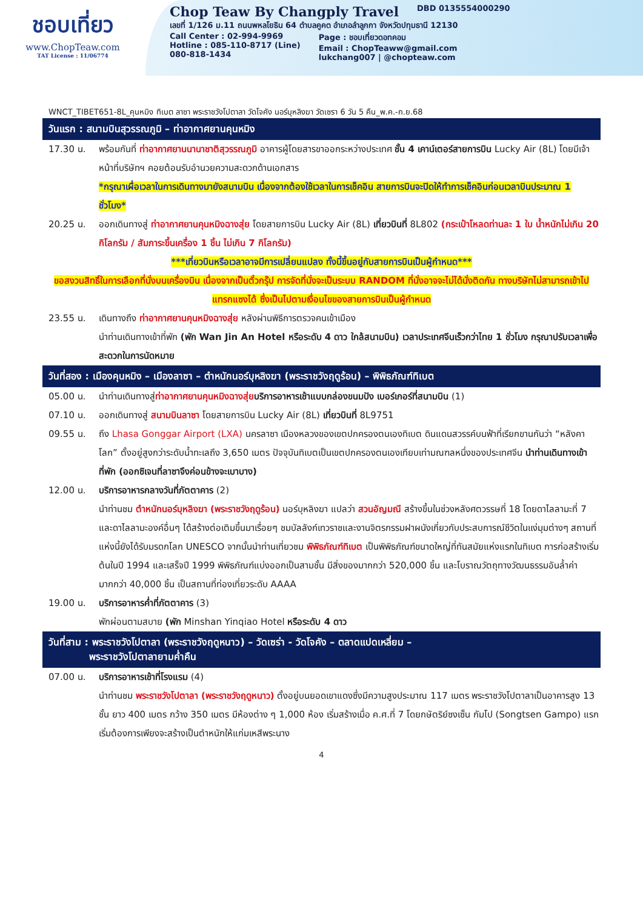ชอบเที่ยว
www.ChopTeaw.com
TAT License : 11/06774
Chop Teaw By Changply Travel DBD 0135554000290
เลขที่ 1/126 ม.11 ถนนพหลโยธิน 64 ตำบลคูคต อำเภอลำลูกกา จังหวัดปทุมธานี 12130
Call Center : 02-994-9969
Hotline : 085-110-8717 (Line)
080-818-1434
Page : ชอบเที่ยวดอทคอม
Email : ChopTeaww@gmail.com
lukchang007 | @chopteaw.com
WNCT_TIBET651-8L_คุนหมิง ทิเบต ลาซา พระราชวังโปตาลา วัดโจคัง นอร์บุหลิงฆา วัดเซรา 6 วัน 5 คืน_พ.ค.-ก.ย.68
วันแรก : สนามบินสุวรรณภูมิ – ท่าอากาศยานคุนหมิง
17.30 น. พร้อมกันที่ ท่าอากาศยานนานาชาติสุวรรณภูมิ อาคารผู้โดยสารขาออกระหว่างประเทศ ชั้น 4 เคาน์เตอร์สายการบิน Lucky Air (8L) โดยมีเจ้าหน้าที่บริษัทฯ คอยต้อนรับอำนวยความสะดวกด้านเอกสาร
*กรุณาเผื่อเวลาในการเดินทางมายังสนามบิน เนื่องจากต้องใช้เวลาในการเช็คอิน สายการบินจะปิดให้ทำการเช็คอินก่อนเวลาบินประมาณ 1 ชั่วโมง*
20.25 น. ออกเดินทางสู่ ท่าอากาศยานคุนหมิงฉางสุ่ย โดยสายการบิน Lucky Air (8L) เที่ยวบินที่ 8L802 (กระเป๋าโหลดท่านละ 1 ใบ น้ำหนักไม่เกิน 20 กิโลกรัม / สัมภาระขึ้นเครื่อง 1 ชิ้น ไม่เกิน 7 กิโลกรัม)
***เที่ยวบินหรือเวลาอาจมีการเปลี่ยนแปลง ทั้งนี้ขึ้นอยู่กับสายการบินเป็นผู้กำหนด***
ขอสงวนสิทธิ์ในการเลือกที่นั่งบนเครื่องบิน เนื่องจากเป็นตั๋วกรุ๊ป การจัดที่นั่งจะเป็นระบบ RANDOM ที่นั่งอาจจะไม่ได้นั่งติดกัน ทางบริษัทไม่สามารถเข้าไปแทรกแซงได้ ซึ่งเป็นไปตามเงื่อนไขของสายการบินเป็นผู้กำหนด
23.55 น. เดินทางถึง ท่าอากาศยานคุนหมิงฉางสุ่ย หลังผ่านพิธีการตรวจคนเข้าเมือง
นำท่านเดินทางเข้าที่พัก (พัก Wan Jin An Hotel หรือระดับ 4 ดาว ใกล้สนามบิน) เวลาประเทศจีนเร็วกว่าไทย 1 ชั่วโมง กรุณาปรับเวลาเพื่อสะดวกในการนัดหมาย
วันที่สอง : เมืองคุนหมิง – เมืองลาซา – ตำหนักนอร์บุหลิงฆา (พระราชวังฤดูร้อน) – พิพิธภัณฑ์ทิเบต
05.00 น. นำท่านเดินทางสู่ท่าอากาศยานคุนหมิงฉางสุ่ย บริการอาหารเช้าแบบกล่องขนมปัง เบอร์เกอร์ที่สนามบิน (1)
07.10 น. ออกเดินทางสู่ สนามบินลาซา โดยสายการบิน Lucky Air (8L) เที่ยวบินที่ 8L9751
09.55 น. ถึง Lhasa Gonggar Airport (LXA) นครลาซา เมืองหลวงของเขตปกครองตนเองทิเบต ดินแดนสวรรค์บนฟ้าที่เรียกขานกันว่า “หลังคาโลก” ตั้งอยู่สูงกว่าระดับน้ำทะเลถึง 3,650 เมตร ปัจจุบันทิเบตเป็นเขตปกครองตนเองเทียบเท่ามณฑลหนึ่งของประเทศจีน นำท่านเดินทางเข้าที่พัก (ออกซิเจนที่ลาซาจึงค่อนข้างจะเบาบาง)
12.00 น. บริการอาหารกลางวันที่ภัตตาคาร (2)
นำท่านชม ตำหนักนอร์บุหลิงฆา (พระราชวังฤดูร้อน) นอร์บุหลิงฆา แปลว่า สวนอัญมณี สร้างขึ้นในช่วงหลังศตวรรษที่ 18 โดยดาไลลามะที่ 7 และดาไลลามะองค์อื่นๆ ได้สร้างต่อเติมขึ้นมาเรื่อยๆ ชมบัลลังก์เทวราชและงานจิตรกรรมฝาผนังเกี่ยวกับประสบการณ์ชีวิตในแง่มุมต่างๆ สถานที่แห่งนี้ยังได้รับมรดกโลก UNESCO จากนั้นนำท่านเที่ยวชม พิพิธภัณฑ์ทิเบต เป็นพิพิธภัณฑ์ขนาดใหญ่ที่ทันสมัยแห่งแรกในทิเบต การก่อสร้างเริ่มต้นในปี 1994 และเสร็จปี 1999 พิพิธภัณฑ์แบ่งออกเป็นสามชั้น มีสิ่งของมากกว่า 520,000 ชิ้น และโบราณวัตถุทางวัฒนธรรมอันล้ำค่ามากกว่า 40,000 ชิ้น เป็นสถานที่ท่องเที่ยวระดับ AAAA
19.00 น. บริการอาหารค่ำที่ภัตตาคาร (3)
พักผ่อนตามสบาย (พัก Minshan Yinqiao Hotel หรือระดับ 4 ดาว
วันที่สาม : พระราชวังโปตาลา (พระราชวังฤดูหนาว) – วัดเซร่า - วัดโจคัง – ตลาดแปดเหลี่ยม –
พระราชวังโปตาลายามค่ำคืน
07.00 น. บริการอาหารเช้าที่โรงแรม (4)
นำท่านชม พระราชวังโปตาลา (พระราชวังฤดูหนาว) ตั้งอยู่บนยอดเขาแดงซึ่งมีความสูงประมาณ 117 เมตร พระราชวังโปตาลาเป็นอาคารสูง 13 ชั้น ยาว 400 เมตร กว้าง 350 เมตร มีห้องต่าง ๆ 1,000 ห้อง เริ่มสร้างเมื่อ ค.ศ.ที่ 7 โดยกษัตริย์ซงเซ็น กัมโป (Songtsen Gampo) แรกเริ่มต้องการเพียงจะสร้างเป็นตำหนักให้แก่มเหสีพระนาง
4